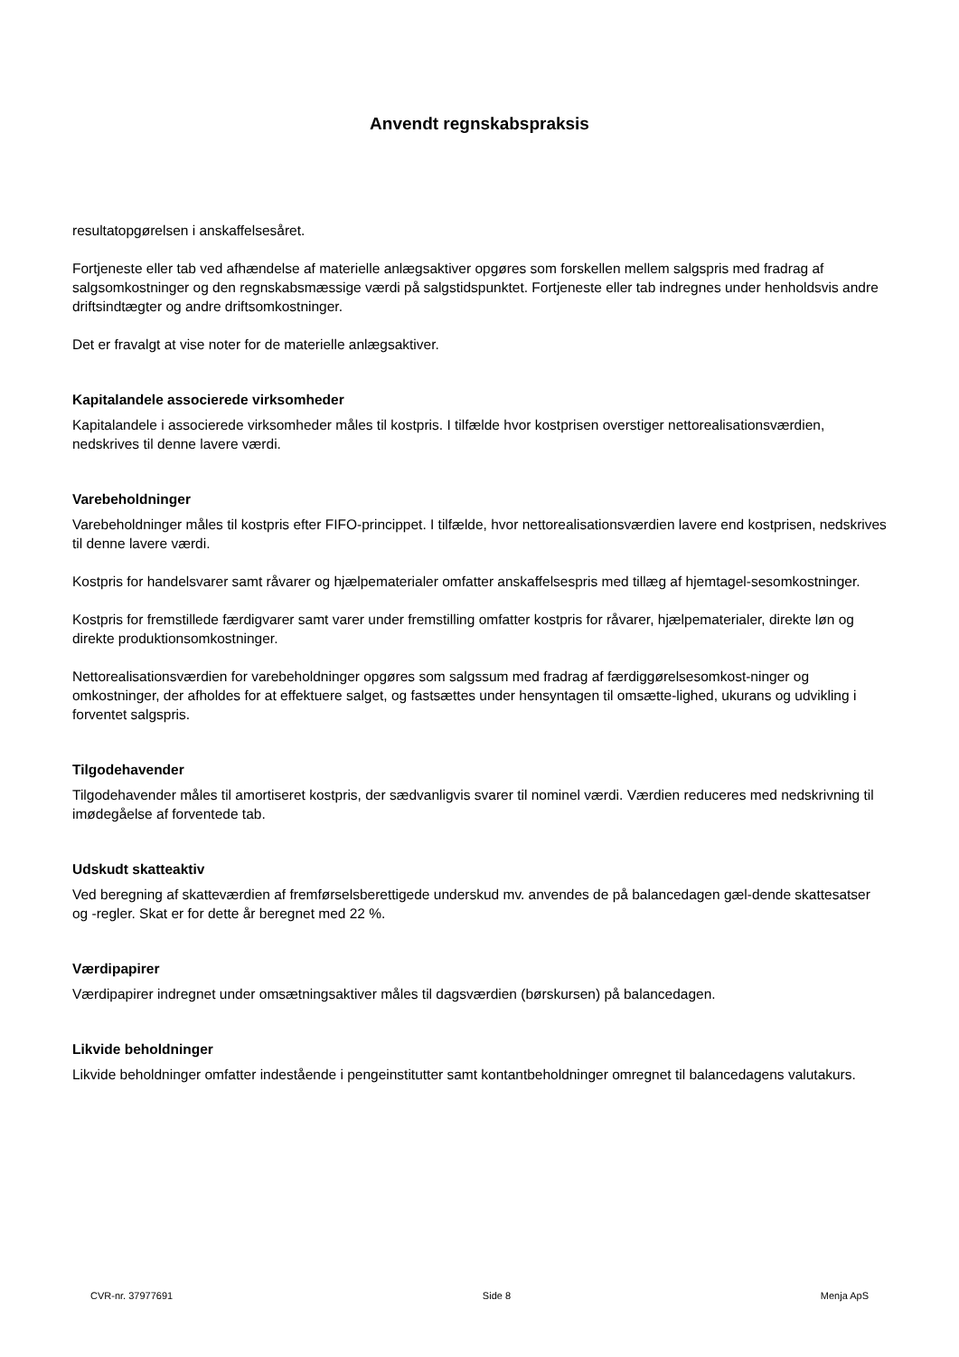Anvendt regnskabspraksis
resultatopgørelsen i anskaffelsesåret.
Fortjeneste eller tab ved afhændelse af materielle anlægsaktiver opgøres som forskellen mellem salgspris med fradrag af salgsomkostninger og den regnskabsmæssige værdi på salgstidspunktet. Fortjeneste eller tab indregnes under henholdsvis andre driftsindtægter og andre driftsomkostninger.
Det er fravalgt at vise noter for de materielle anlægsaktiver.
Kapitalandele associerede virksomheder
Kapitalandele i associerede virksomheder måles til kostpris. I tilfælde hvor kostprisen overstiger nettorealisationsværdien, nedskrives til denne lavere værdi.
Varebeholdninger
Varebeholdninger måles til kostpris efter FIFO-princippet. I tilfælde, hvor nettorealisationsværdien lavere end kostprisen, nedskrives til denne lavere værdi.
Kostpris for handelsvarer samt råvarer og hjælpematerialer omfatter anskaffelsespris med tillæg af hjemtagel-sesomkostninger.
Kostpris for fremstillede færdigvarer samt varer under fremstilling omfatter kostpris for råvarer, hjælpematerialer, direkte løn og direkte produktionsomkostninger.
Nettorealisationsværdien for varebeholdninger opgøres som salgssum med fradrag af færdiggørelsesomkost-ninger og omkostninger, der afholdes for at effektuere salget, og fastsættes under hensyntagen til omsætte-lighed, ukurans og udvikling i forventet salgspris.
Tilgodehavender
Tilgodehavender måles til amortiseret kostpris, der sædvanligvis svarer til nominel værdi. Værdien reduceres med nedskrivning til imødegåelse af forventede tab.
Udskudt skatteaktiv
Ved beregning af skatteværdien af fremførselsberettigede underskud mv. anvendes de på balancedagen gæl-dende skattesatser og -regler. Skat er for dette år beregnet med 22 %.
Værdipapirer
Værdipapirer indregnet under omsætningsaktiver måles til dagsværdien (børskursen) på balancedagen.
Likvide beholdninger
Likvide beholdninger omfatter indestående i pengeinstitutter samt kontantbeholdninger omregnet til balancedagens valutakurs.
CVR-nr. 37977691 Side 8 Menja ApS